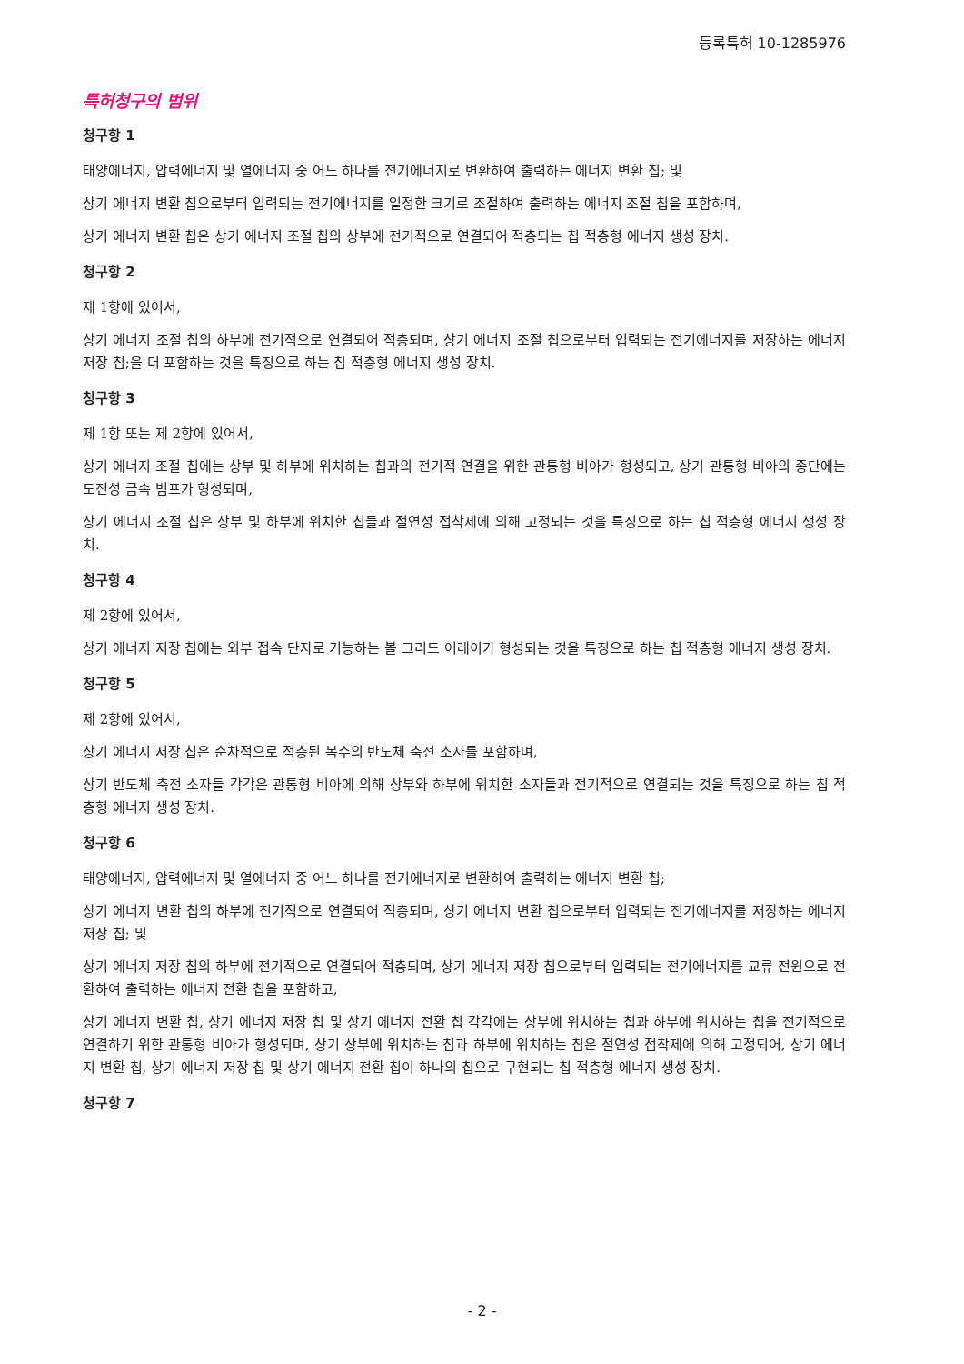등록특허 10-1285976
특허청구의 범위
청구항 1
태양에너지, 압력에너지 및 열에너지 중 어느 하나를 전기에너지로 변환하여 출력하는 에너지 변환 칩; 및
상기 에너지 변환 칩으로부터 입력되는 전기에너지를 일정한 크기로 조절하여 출력하는 에너지 조절 칩을 포함하며,
상기 에너지 변환 칩은 상기 에너지 조절 칩의 상부에 전기적으로 연결되어 적층되는 칩 적층형 에너지 생성 장치.
청구항 2
제 1항에 있어서,
상기 에너지 조절 칩의 하부에 전기적으로 연결되어 적층되며, 상기 에너지 조절 칩으로부터 입력되는 전기에너지를 저장하는 에너지 저장 칩;을 더 포함하는 것을 특징으로 하는 칩 적층형 에너지 생성 장치.
청구항 3
제 1항 또는 제 2항에 있어서,
상기 에너지 조절 칩에는 상부 및 하부에 위치하는 칩과의 전기적 연결을 위한 관통형 비아가 형성되고, 상기 관통형 비아의 종단에는 도전성 금속 범프가 형성되며,
상기 에너지 조절 칩은 상부 및 하부에 위치한 칩들과 절연성 접착제에 의해 고정되는 것을 특징으로 하는 칩 적층형 에너지 생성 장치.
청구항 4
제 2항에 있어서,
상기 에너지 저장 칩에는 외부 접속 단자로 기능하는 볼 그리드 어레이가 형성되는 것을 특징으로 하는 칩 적층형 에너지 생성 장치.
청구항 5
제 2항에 있어서,
상기 에너지 저장 칩은 순차적으로 적층된 복수의 반도체 축전 소자를 포함하며,
상기 반도체 축전 소자들 각각은 관통형 비아에 의해 상부와 하부에 위치한 소자들과 전기적으로 연결되는 것을 특징으로 하는 칩 적층형 에너지 생성 장치.
청구항 6
태양에너지, 압력에너지 및 열에너지 중 어느 하나를 전기에너지로 변환하여 출력하는 에너지 변환 칩;
상기 에너지 변환 칩의 하부에 전기적으로 연결되어 적층되며, 상기 에너지 변환 칩으로부터 입력되는 전기에너지를 저장하는 에너지 저장 칩; 및
상기 에너지 저장 칩의 하부에 전기적으로 연결되어 적층되며, 상기 에너지 저장 칩으로부터 입력되는 전기에너지를 교류 전원으로 전환하여 출력하는 에너지 전환 칩을 포함하고,
상기 에너지 변환 칩, 상기 에너지 저장 칩 및 상기 에너지 전환 칩 각각에는 상부에 위치하는 칩과 하부에 위치하는 칩을 전기적으로 연결하기 위한 관통형 비아가 형성되며, 상기 상부에 위치하는 칩과 하부에 위치하는 칩은 절연성 접착제에 의해 고정되어, 상기 에너지 변환 칩, 상기 에너지 저장 칩 및 상기 에너지 전환 칩이 하나의 칩으로 구현되는 칩 적층형 에너지 생성 장치.
청구항 7
- 2 -